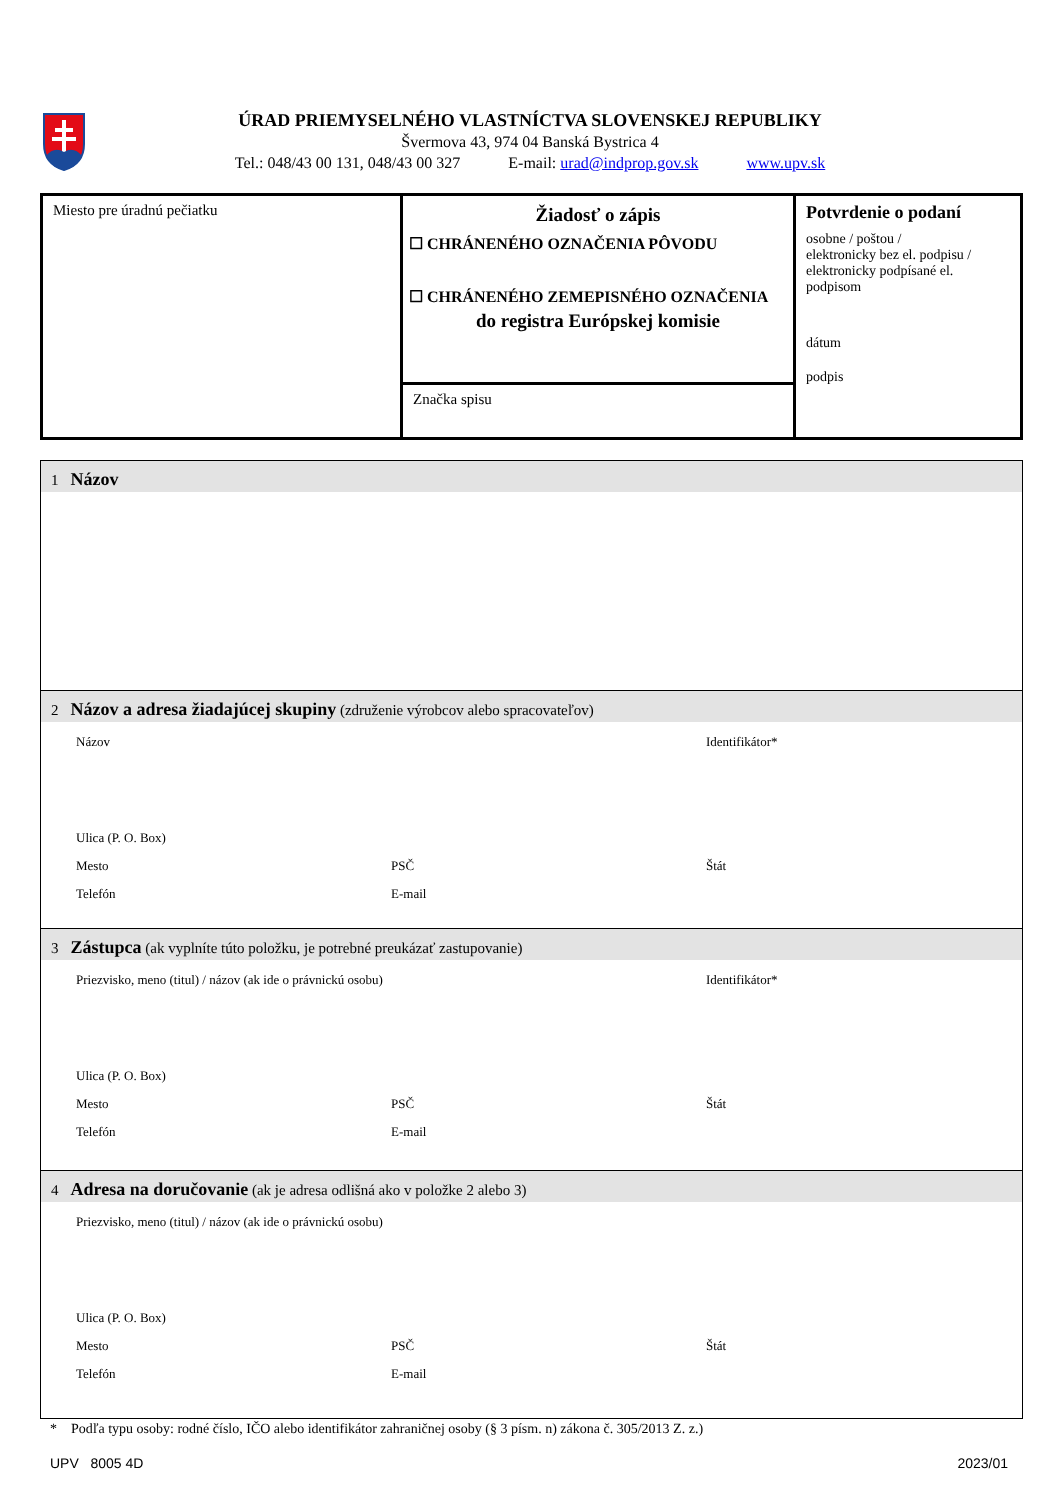ÚRAD PRIEMYSELNÉHO VLASTNÍCTVA SLOVENSKEJ REPUBLIKY
Švermova 43, 974 04 Banská Bystrica 4
Tel.: 048/43 00 131, 048/43 00 327 E-mail: urad@indprop.gov.sk www.upv.sk
Miesto pre úradnú pečiatku
Žiadosť o zápis
☐ CHRÁNENÉHO OZNAČENIA PÔVODU
☐ CHRÁNENÉHO ZEMEPISNÉHO OZNAČENIA
do registra Európskej komisie
Značka spisu
Potvrdenie o podaní
osobne / poštou /
elektronicky bez el. podpisu /
elektronicky podpísané el. podpisom
dátum
podpis
1 Názov
2 Názov a adresa žiadajúcej skupiny (združenie výrobcov alebo spracovateľov)
Názov Identifikátor*
Ulica (P. O. Box)
Mesto PSČ Štát
Telefón E-mail
3 Zástupca (ak vyplníte túto položku, je potrebné preukázať zastupovanie)
Priezvisko, meno (titul) / názov (ak ide o právnickú osobu) Identifikátor*
Ulica (P. O. Box)
Mesto PSČ Štát
Telefón E-mail
4 Adresa na doručovanie (ak je adresa odlišná ako v položke 2 alebo 3)
Priezvisko, meno (titul) / názov (ak ide o právnickú osobu)
Ulica (P. O. Box)
Mesto PSČ Štát
Telefón E-mail
* Podľa typu osoby: rodné číslo, IČO alebo identifikátor zahraničnej osoby (§ 3 písm. n) zákona č. 305/2013 Z. z.)
UPV 8005 4D 2023/01